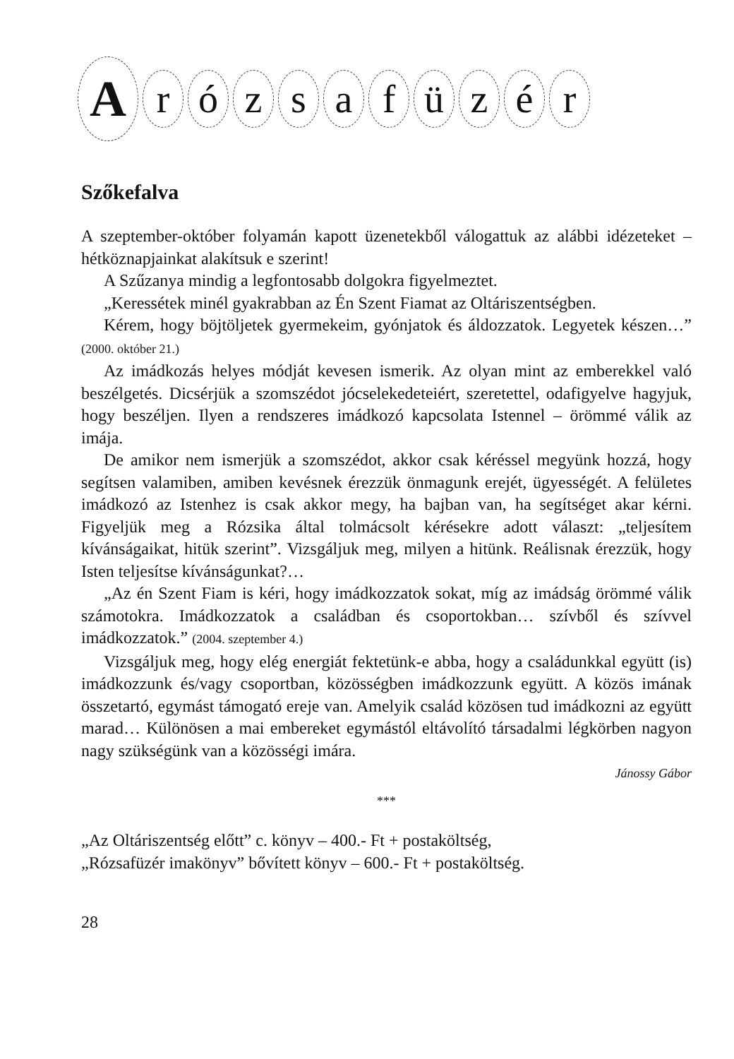Arózsafüzér
Szőkefalva
A szeptember-október folyamán kapott üzenetekből válogattuk az alábbi idézeteket – hétköznapjainkat alakítsuk e szerint!
A Szűzanya mindig a legfontosabb dolgokra figyelmeztet.
„Keressétek minél gyakrabban az Én Szent Fiamat az Oltáriszentségben.
Kérem, hogy böjtöljetek gyermekeim, gyónjatok és áldozzatok. Legyetek készen…” (2000. október 21.)
Az imádkozás helyes módját kevesen ismerik. Az olyan mint az emberekkel való beszélgetés. Dicsérjük a szomszédot jócselekedeteiért, szeretettel, odafigyelve hagyjuk, hogy beszéljen. Ilyen a rendszeres imádkozó kapcsolata Istennel – örömmé válik az imája.
De amikor nem ismerjük a szomszédot, akkor csak kéréssel megyünk hozzá, hogy segítsen valamiben, amiben kevésnek érezzük önmagunk erejét, ügyességét. A felületes imádkozó az Istenhez is csak akkor megy, ha bajban van, ha segítséget akar kérni. Figyeljük meg a Rózsika által tolmácsolt kérésekre adott választ: „teljesítem kívánságaikat, hitük szerint”. Vizsgáljuk meg, milyen a hitünk. Reálisnak érezzük, hogy Isten teljesítse kívánságunkat?…
„Az én Szent Fiam is kéri, hogy imádkozzatok sokat, míg az imádság örömmé válik számotokra. Imádkozzatok a családban és csoportokban… szívből és szívvel imádkozzatok.” (2004. szeptember 4.)
Vizsgáljuk meg, hogy elég energiát fektetünk-e abba, hogy a családunkkal együtt (is) imádkozzunk és/vagy csoportban, közösségben imádkozzunk együtt. A közös imának összetartó, egymást támogató ereje van. Amelyik család közösen tud imádkozni az együtt marad… Különösen a mai embereket egymástól eltávolító társadalmi légkörben nagyon nagy szükségünk van a közösségi imára.
Jánossy Gábor
***
„Az Oltáriszentség előtt” c. könyv – 400.- Ft + postaköltség,
„Rózsafüzér imakönyv” bővített könyv – 600.- Ft + postaköltség.
28